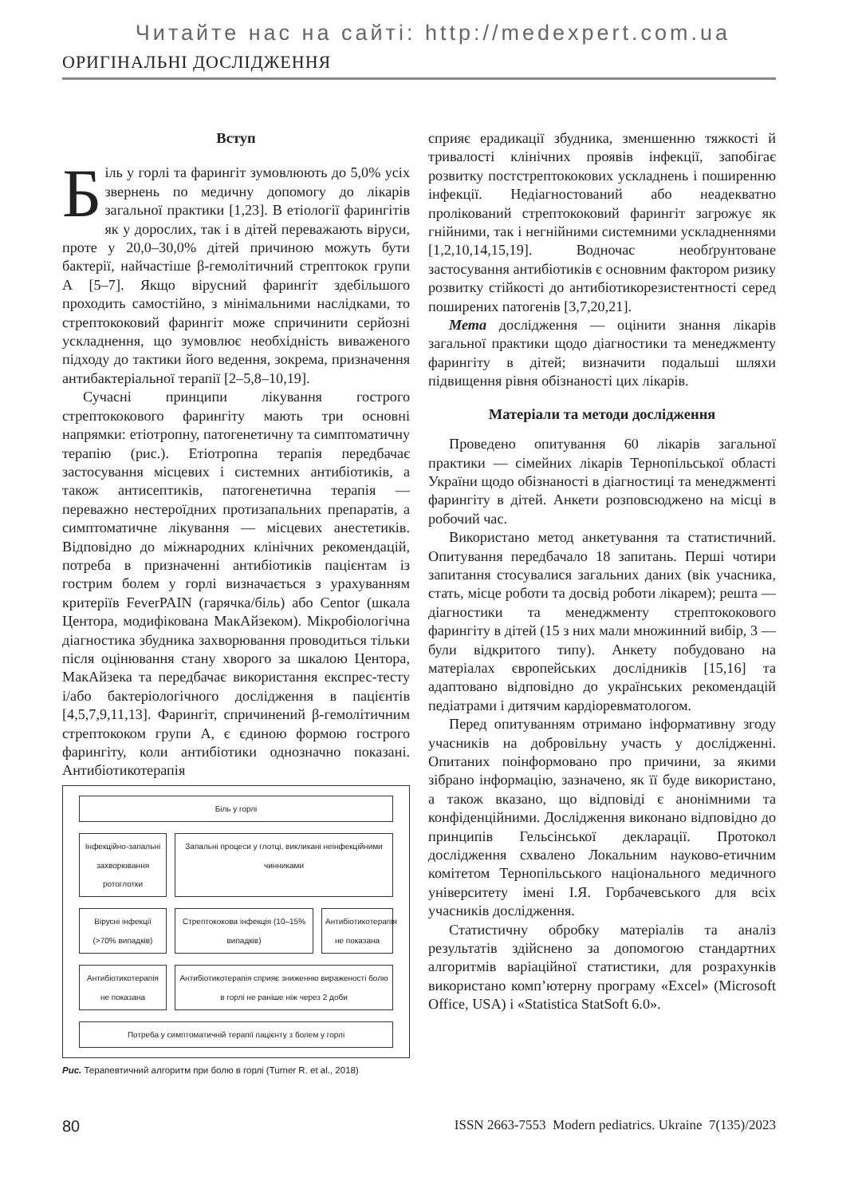Читайте нас на сайті: http://medexpert.com.ua
ОРИГІНАЛЬНІ ДОСЛІДЖЕННЯ
Вступ
Біль у горлі та фарингіт зумовлюють до 5,0% усіх звернень по медичну допомогу до лікарів загальної практики [1,23]. В етіології фарингітів як у дорослих, так і в дітей переважають віруси, проте у 20,0–30,0% дітей причиною можуть бути бактерії, найчастіше β-гемолітичний стрептокок групи А [5–7]. Якщо вірусний фарингіт здебільшого проходить самостійно, з мінімальними наслідками, то стрептококовий фарингіт може спричинити серйозні ускладнення, що зумовлює необхідність виваженого підходу до тактики його ведення, зокрема, призначення антибактеріальної терапії [2–5,8–10,19].
Сучасні принципи лікування гострого стрептококового фарингіту мають три основні напрямки: етіотропну, патогенетичну та симптоматичну терапію (рис.). Етіотропна терапія передбачає застосування місцевих і системних антибіотиків, а також антисептиків, патогенетична терапія — переважно нестероїдних протизапальних препаратів, а симптоматичне лікування — місцевих анестетиків. Відповідно до міжнародних клінічних рекомендацій, потреба в призначенні антибіотиків пацієнтам із гострим болем у горлі визначається з урахуванням критеріїв FeverPAIN (гарячка/біль) або Centor (шкала Центора, модифікована МакАйзеком). Мікробіологічна діагностика збудника захворювання проводиться тільки після оцінювання стану хворого за шкалою Центора, МакАйзека та передбачає використання експрес-тесту і/або бактеріологічного дослідження в пацієнтів [4,5,7,9,11,13]. Фарингіт, спричинений β-гемолітичним стрептококом групи А, є єдиною формою гострого фарингіту, коли антибіотики однозначно показані. Антибіотикотерапія
Біль у горлі
Інфекційно-запальні захворювання ротоглотки
Запальні процеси у глотці, викликані неінфекційними чинниками
Вірусні інфекції (>70% випадків)
Стрептококова інфекція (10–15% випадків)
Антибіотикотерапія не показана
Антибіотикотерапія не показана
Антибіотикотерапія сприяє зниженню вираженості болю в горлі не раніше ніж через 2 доби
Потреба у симптоматичній терапії пацієнту з болем у горлі
Рис. Терапевтичний алгоритм при болю в горлі (Turner R. et al., 2018)
сприяє ерадикації збудника, зменшенню тяжкості й тривалості клінічних проявів інфекції, запобігає розвитку постстрептококових ускладнень і поширенню інфекції. Недіагностований або неадекватно пролікований стрептококовий фарингіт загрожує як гнійними, так і негнійними системними ускладненнями [1,2,10,14,15,19]. Водночас необґрунтоване застосування антибіотиків є основним фактором ризику розвитку стійкості до антибіотикорезистентності серед поширених патогенів [3,7,20,21].
Мета дослідження — оцінити знання лікарів загальної практики щодо діагностики та менеджменту фарингіту в дітей; визначити подальші шляхи підвищення рівня обізнаності цих лікарів.
Матеріали та методи дослідження
Проведено опитування 60 лікарів загальної практики — сімейних лікарів Тернопільської області України щодо обізнаності в діагностиці та менеджменті фарингіту в дітей. Анкети розповсюджено на місці в робочий час.
Використано метод анкетування та статистичний. Опитування передбачало 18 запитань. Перші чотири запитання стосувалися загальних даних (вік учасника, стать, місце роботи та досвід роботи лікарем); решта — діагностики та менеджменту стрептококового фарингіту в дітей (15 з них мали множинний вибір, 3 — були відкритого типу). Анкету побудовано на матеріалах європейських дослідників [15,16] та адаптовано відповідно до українських рекомендацій педіатрами і дитячим кардіоревматологом.
Перед опитуванням отримано інформативну згоду учасників на добровільну участь у дослідженні. Опитаних поінформовано про причини, за якими зібрано інформацію, зазначено, як її буде використано, а також вказано, що відповіді є анонімними та конфіденційними. Дослідження виконано відповідно до принципів Гельсінської декларації. Протокол дослідження схвалено Локальним науково-етичним комітетом Тернопільського національного медичного університету імені І.Я. Горбачевського для всіх учасників дослідження.
Статистичну обробку матеріалів та аналіз результатів здійснено за допомогою стандартних алгоритмів варіаційної статистики, для розрахунків використано комп’ютерну програму «Excel» (Microsoft Office, USA) і «Statistica StatSoft 6.0».
80 ISSN 2663-7553 Modern pediatrics. Ukraine 7(135)/2023